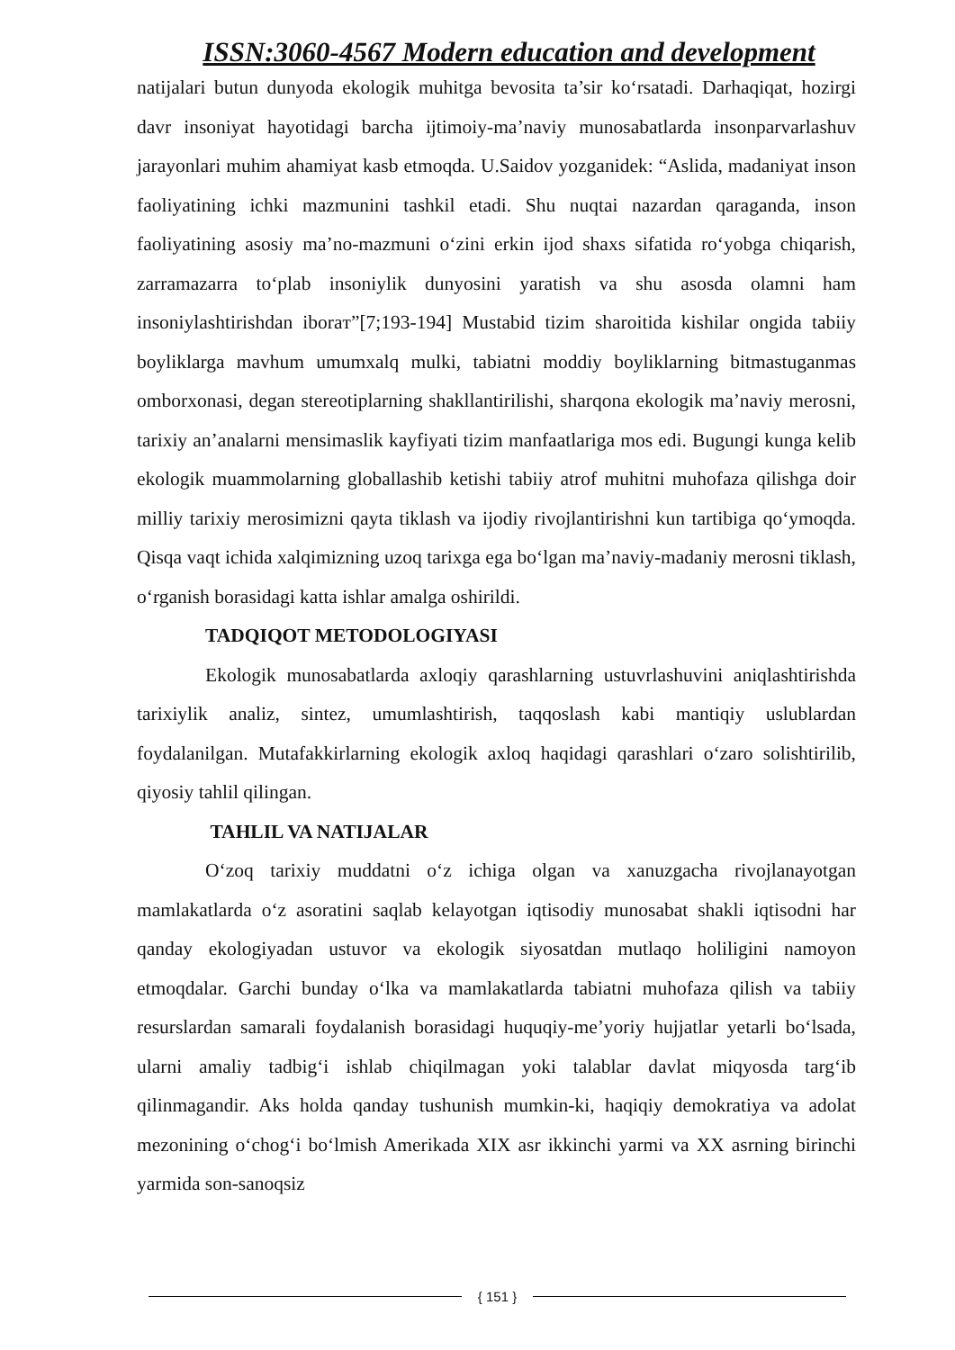ISSN:3060-4567 Modern education and development
natijalari butun dunyoda ekologik muhitga bevosita ta’sir ko‘rsatadi. Darhaqiqat, hozirgi davr insoniyat hayotidagi barcha ijtimoiy-ma’naviy munosabatlarda insonparvarlashuv jarayonlari muhim ahamiyat kasb etmoqda. U.Saidov yozganidek: “Aslida, madaniyat inson faoliyatining ichki mazmunini tashkil etadi. Shu nuqtai nazardan qaraganda, inson faoliyatining asosiy ma’no-mazmuni o‘zini erkin ijod shaxs sifatida ro‘yobga chiqarish, zarramazarra to‘plab insoniylik dunyosini yaratish va shu asosda olamni ham insoniylashtirishdan iboraт”[7;193-194] Mustabid tizim sharoitida kishilar ongida tabiiy boyliklarga mavhum umumxalq mulki, tabiatni moddiy boyliklarning bitmastuganmas omborxonasi, degan stereotiplarning shakllantirilishi, sharqona ekologik ma’naviy merosni, tarixiy an’analarni mensimaslik kayfiyati tizim manfaatlariga mos edi. Bugungi kunga kelib ekologik muammolarning globallashib ketishi tabiiy atrof muhitni muhofaza qilishga doir milliy tarixiy merosimizni qayta tiklash va ijodiy rivojlantirishni kun tartibiga qo‘ymoqda. Qisqa vaqt ichida xalqimizning uzoq tarixga ega bo‘lgan ma’naviy-madaniy merosni tiklash, o‘rganish borasidagi katta ishlar amalga oshirildi.
TADQIQOT METODOLOGIYASI
Ekologik munosabatlarda axloqiy qarashlarning ustuvrlashuvini aniqlashtirishda tarixiylik analiz, sintez, umumlashtirish, taqqoslash kabi mantiqiy uslublardan foydalanilgan. Mutafakkirlarning ekologik axloq haqidagi qarashlari o‘zaro solishtirilib, qiyosiy tahlil qilingan.
TAHLIL VA NATIJALAR
O‘zoq tarixiy muddatni o‘z ichiga olgan va xanuzgacha rivojlanayotgan mamlakatlarda o‘z asoratini saqlab kelayotgan iqtisodiy munosabat shakli iqtisodni har qanday ekologiyadan ustuvor va ekologik siyosatdan mutlaqo holiligini namoyon etmoqdalar. Garchi bunday o‘lka va mamlakatlarda tabiatni muhofaza qilish va tabiiy resurslardan samarali foydalanish borasidagi huquqiy-me’yoriy hujjatlar yetarli bo‘lsada, ularni amaliy tadbig‘i ishlab chiqilmagan yoki talablar davlat miqyosda targ‘ib qilinmagandir. Aks holda qanday tushunish mumkin-ki, haqiqiy demokratiya va adolat mezonining o‘chog‘i bo‘lmish Amerikada XIX asr ikkinchi yarmi va XX asrning birinchi yarmida son-sanoqsiz
{ 151 }